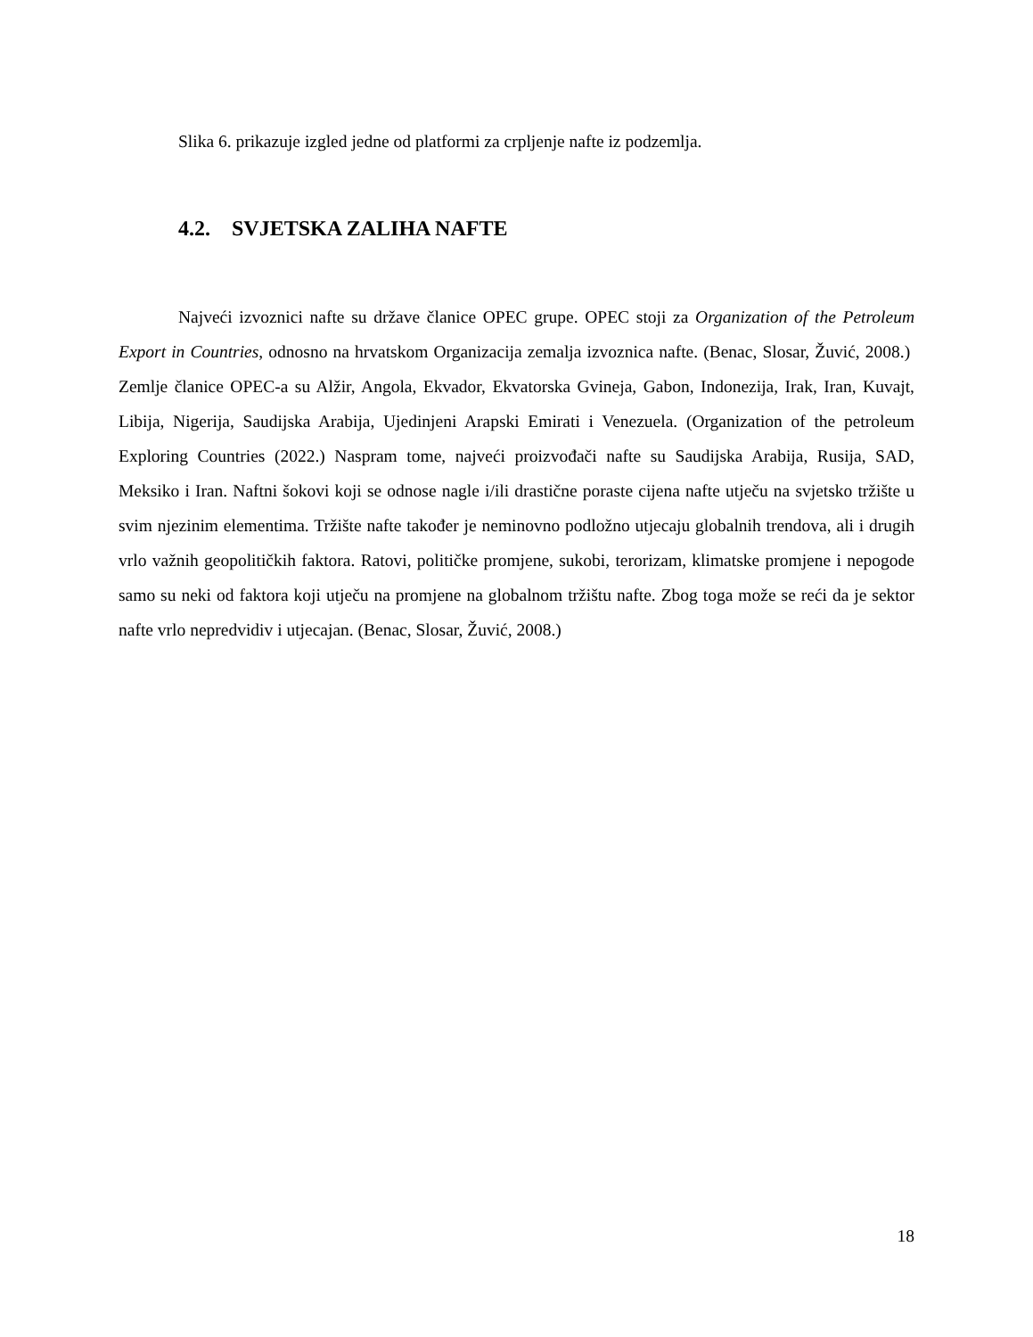Slika 6. prikazuje izgled jedne od platformi za crpljenje nafte iz podzemlja.
4.2. SVJETSKA ZALIHA NAFTE
Najveći izvoznici nafte su države članice OPEC grupe. OPEC stoji za Organization of the Petroleum Export in Countries, odnosno na hrvatskom Organizacija zemalja izvoznica nafte. (Benac, Slosar, Žuvić, 2008.) Zemlje članice OPEC-a su Alžir, Angola, Ekvador, Ekvatorska Gvineja, Gabon, Indonezija, Irak, Iran, Kuvajt, Libija, Nigerija, Saudijska Arabija, Ujedinjeni Arapski Emirati i Venezuela. (Organization of the petroleum Exploring Countries (2022.) Naspram tome, najveći proizvođači nafte su Saudijska Arabija, Rusija, SAD, Meksiko i Iran. Naftni šokovi koji se odnose nagle i/ili drastične poraste cijena nafte utječu na svjetsko tržište u svim njezinim elementima. Tržište nafte također je neminovno podložno utjecaju globalnih trendova, ali i drugih vrlo važnih geopolitičkih faktora. Ratovi, političke promjene, sukobi, terorizam, klimatske promjene i nepogode samo su neki od faktora koji utječu na promjene na globalnom tržištu nafte. Zbog toga može se reći da je sektor nafte vrlo nepredvidiv i utjecajan. (Benac, Slosar, Žuvić, 2008.)
18